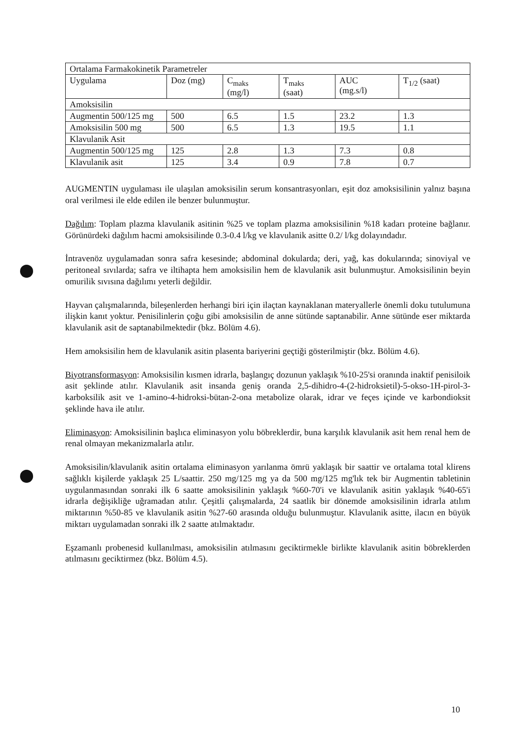| Ortalama Farmakokinetik Parametreler | | | | | |
| Uygulama | Doz (mg) | C<sub>maks</sub> (mg/l) | T<sub>maks</sub> (saat) | AUC (mg.s/l) | T<sub>1/2</sub> (saat) |
| Amoksisilin | | | | | |
| Augmentin 500/125 mg | 500 | 6.5 | 1.5 | 23.2 | 1.3 |
| Amoksisilin 500 mg | 500 | 6.5 | 1.3 | 19.5 | 1.1 |
| Klavulanik Asit | | | | | |
| Augmentin 500/125 mg | 125 | 2.8 | 1.3 | 7.3 | 0.8 |
| Klavulanik asit | 125 | 3.4 | 0.9 | 7.8 | 0.7 |
AUGMENTIN uygulaması ile ulaşılan amoksisilin serum konsantrasyonları, eşit doz amoksisilinin yalnız başına oral verilmesi ile elde edilen ile benzer bulunmuştur.
Dağılım: Toplam plazma klavulanik asitinin %25 ve toplam plazma amoksisilinin %18 kadarı proteine bağlanır. Görünürdeki dağılım hacmi amoksisilinde 0.3-0.4 l/kg ve klavulanik asitte 0.2/ l/kg dolayındadır.
İntravenöz uygulamadan sonra safra kesesinde; abdominal dokularda; deri, yağ, kas dokularında; sinoviyal ve peritoneal sıvılarda; safra ve iltihapta hem amoksisilin hem de klavulanik asit bulunmuştur. Amoksisilinin beyin omurilik sıvısına dağılımı yeterli değildir.
Hayvan çalışmalarında, bileşenlerden herhangi biri için ilaçtan kaynaklanan materyallerle önemli doku tutulumuna ilişkin kanıt yoktur. Penisilinlerin çoğu gibi amoksisilin de anne sütünde saptanabilir. Anne sütünde eser miktarda klavulanik asit de saptanabilmektedir (bkz. Bölüm 4.6).
Hem amoksisilin hem de klavulanik asitin plasenta bariyerini geçtiği gösterilmiştir (bkz. Bölüm 4.6).
Biyotransformasyon: Amoksisilin kısmen idrarla, başlangıç dozunun yaklaşık %10-25'si oranında inaktif penisiloik asit şeklinde atılır. Klavulanik asit insanda geniş oranda 2,5-dihidro-4-(2-hidroksietil)-5-okso-1H-pirol-3-karboksilik asit ve 1-amino-4-hidroksi-bütan-2-ona metabolize olarak, idrar ve feçes içinde ve karbondioksit şeklinde hava ile atılır.
Eliminasyon: Amoksisilinin başlıca eliminasyon yolu böbreklerdir, buna karşılık klavulanik asit hem renal hem de renal olmayan mekanizmalarla atılır.
Amoksisilin/klavulanik asitin ortalama eliminasyon yarılanma ömrü yaklaşık bir saattir ve ortalama total klirens sağlıklı kişilerde yaklaşık 25 L/saattir. 250 mg/125 mg ya da 500 mg/125 mg'lık tek bir Augmentin tabletinin uygulanmasından sonraki ilk 6 saatte amoksisilinin yaklaşık %60-70'i ve klavulanik asitin yaklaşık %40-65'i idrarla değişikliğe uğramadan atılır. Çeşitli çalışmalarda, 24 saatlik bir dönemde amoksisilinin idrarla atılım miktarının %50-85 ve klavulanik asitin %27-60 arasında olduğu bulunmuştur. Klavulanik asitte, ilacın en büyük miktarı uygulamadan sonraki ilk 2 saatte atılmaktadır.
Eşzamanlı probenesid kullanılması, amoksisilin atılmasını geciktirmekle birlikte klavulanik asitin böbreklerden atılmasını geciktirmez (bkz. Bölüm 4.5).
10